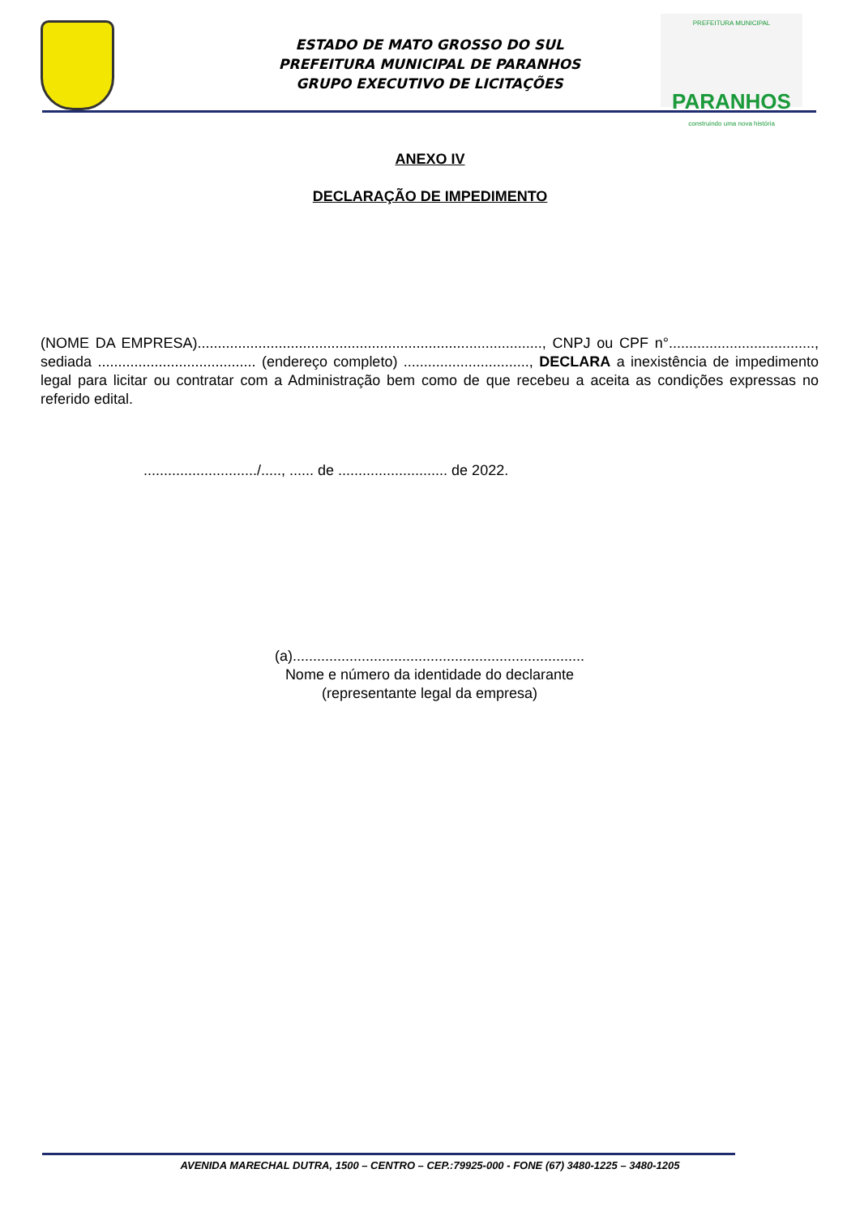ESTADO DE MATO GROSSO DO SUL
PREFEITURA MUNICIPAL DE PARANHOS
GRUPO EXECUTIVO DE LICITAÇÕES
PREFEITURA MUNICIPAL
PARANHOS
construindo uma nova história
ANEXO IV
DECLARAÇÃO DE IMPEDIMENTO
(NOME DA EMPRESA)....................................................................................., CNPJ ou CPF n°...................................., sediada ....................................... (endereço completo) ..............................., DECLARA a inexistência de impedimento legal para licitar ou contratar com a Administração bem como de que recebeu a aceita as condições expressas no referido edital.
............................/....., ...... de ........................... de 2022.
(a)........................................................................
Nome e número da identidade do declarante
(representante legal da empresa)
AVENIDA MARECHAL DUTRA, 1500 – CENTRO – CEP.:79925-000 - FONE (67) 3480-1225 – 3480-1205